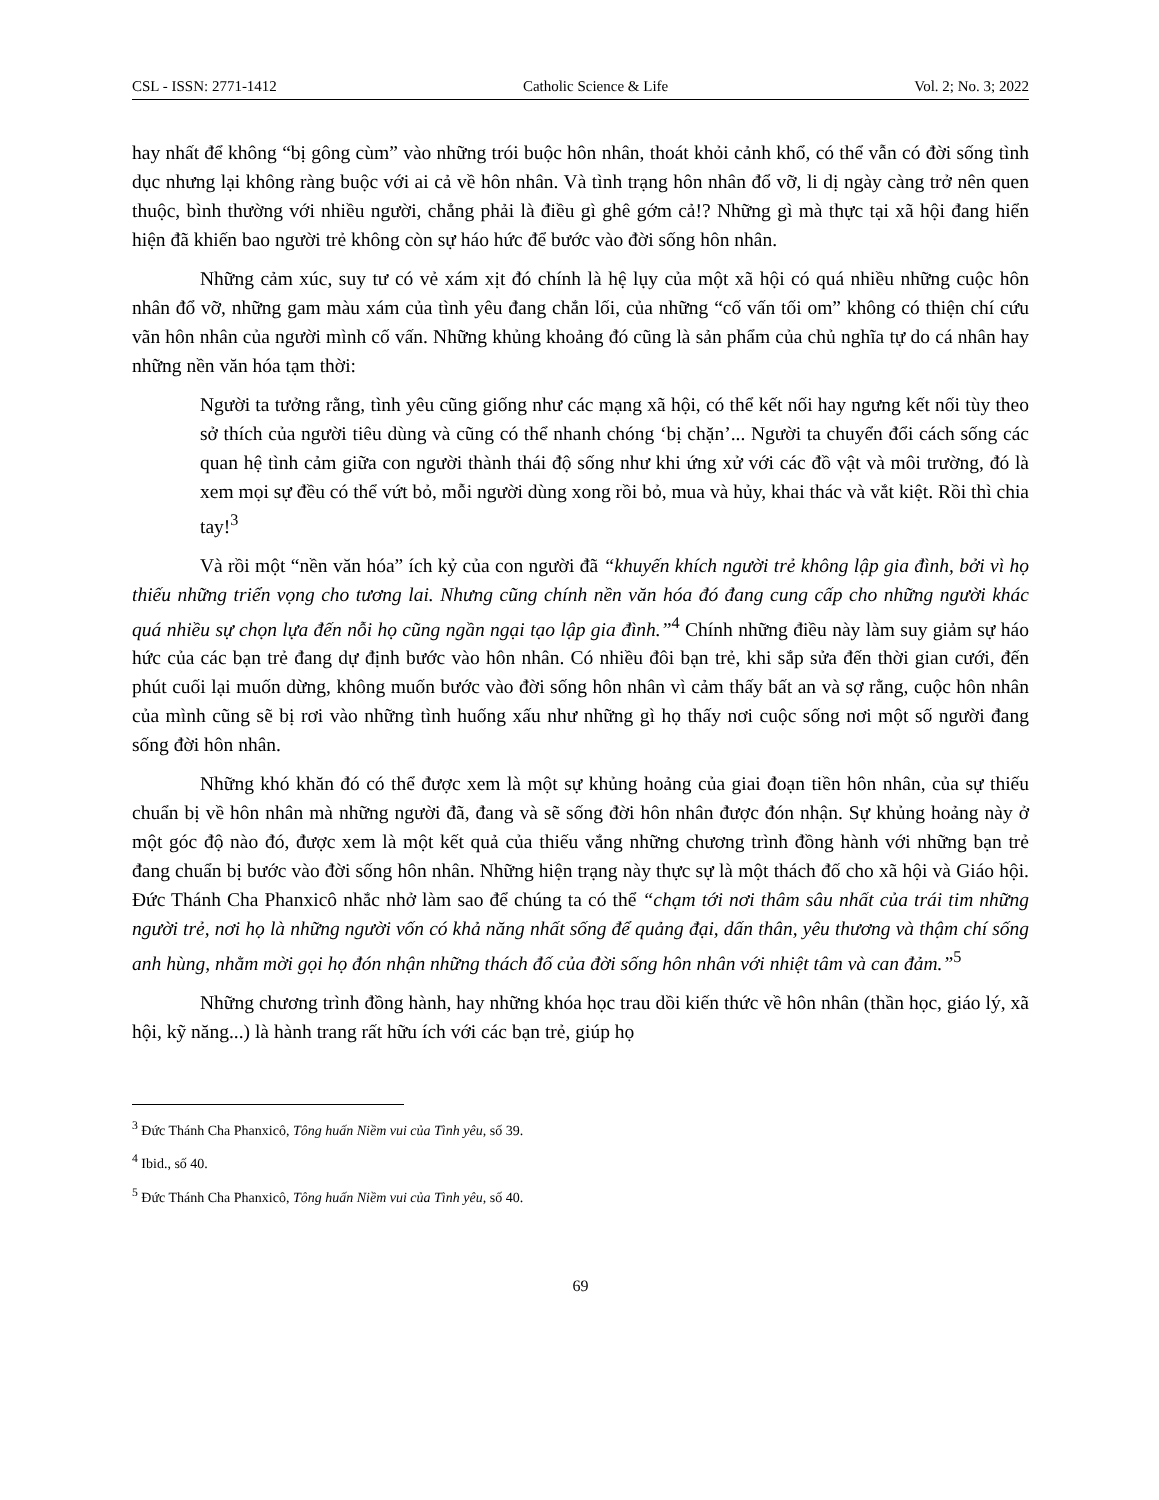CSL - ISSN: 2771-1412 Catholic Science & Life Vol. 2; No. 3; 2022
hay nhất để không “bị gông cùm” vào những trói buộc hôn nhân, thoát khỏi cảnh khổ, có thể vẫn có đời sống tình dục nhưng lại không ràng buộc với ai cả về hôn nhân. Và tình trạng hôn nhân đổ vỡ, li dị ngày càng trở nên quen thuộc, bình thường với nhiều người, chẳng phải là điều gì ghê gớm cả!? Những gì mà thực tại xã hội đang hiển hiện đã khiến bao người trẻ không còn sự háo hức để bước vào đời sống hôn nhân.
Những cảm xúc, suy tư có vẻ xám xịt đó chính là hệ lụy của một xã hội có quá nhiều những cuộc hôn nhân đổ vỡ, những gam màu xám của tình yêu đang chắn lối, của những “cố vấn tối om” không có thiện chí cứu vãn hôn nhân của người mình cố vấn. Những khủng khoảng đó cũng là sản phẩm của chủ nghĩa tự do cá nhân hay những nền văn hóa tạm thời:
Người ta tưởng rằng, tình yêu cũng giống như các mạng xã hội, có thể kết nối hay ngưng kết nối tùy theo sở thích của người tiêu dùng và cũng có thể nhanh chóng ‘bị chặn’... Người ta chuyển đổi cách sống các quan hệ tình cảm giữa con người thành thái độ sống như khi ứng xử với các đồ vật và môi trường, đó là xem mọi sự đều có thể vứt bỏ, mỗi người dùng xong rồi bỏ, mua và hủy, khai thác và vắt kiệt. Rồi thì chia tay!<sup>3</sup>
Và rồi một “nền văn hóa” ích kỷ của con người đã “khuyến khích người trẻ không lập gia đình, bởi vì họ thiếu những triển vọng cho tương lai. Nhưng cũng chính nền văn hóa đó đang cung cấp cho những người khác quá nhiều sự chọn lựa đến nỗi họ cũng ngần ngại tạo lập gia đình.”<sup>4</sup> Chính những điều này làm suy giảm sự háo hức của các bạn trẻ đang dự định bước vào hôn nhân. Có nhiều đôi bạn trẻ, khi sắp sửa đến thời gian cưới, đến phút cuối lại muốn dừng, không muốn bước vào đời sống hôn nhân vì cảm thấy bất an và sợ rằng, cuộc hôn nhân của mình cũng sẽ bị rơi vào những tình huống xấu như những gì họ thấy nơi cuộc sống nơi một số người đang sống đời hôn nhân.
Những khó khăn đó có thể được xem là một sự khủng hoảng của giai đoạn tiền hôn nhân, của sự thiếu chuẩn bị về hôn nhân mà những người đã, đang và sẽ sống đời hôn nhân được đón nhận. Sự khủng hoảng này ở một góc độ nào đó, được xem là một kết quả của thiếu vắng những chương trình đồng hành với những bạn trẻ đang chuẩn bị bước vào đời sống hôn nhân. Những hiện trạng này thực sự là một thách đố cho xã hội và Giáo hội. Đức Thánh Cha Phanxicô nhắc nhở làm sao để chúng ta có thể “chạm tới nơi thâm sâu nhất của trái tim những người trẻ, nơi họ là những người vốn có khả năng nhất sống để quảng đại, dấn thân, yêu thương và thậm chí sống anh hùng, nhằm mời gọi họ đón nhận những thách đố của đời sống hôn nhân với nhiệt tâm và can đảm.”<sup>5</sup>
Những chương trình đồng hành, hay những khóa học trau dồi kiến thức về hôn nhân (thần học, giáo lý, xã hội, kỹ năng...) là hành trang rất hữu ích với các bạn trẻ, giúp họ
<sup>3</sup> Đức Thánh Cha Phanxicô, Tông huấn Niềm vui của Tình yêu, số 39.
<sup>4</sup> Ibid., số 40.
<sup>5</sup> Đức Thánh Cha Phanxicô, Tông huấn Niềm vui của Tình yêu, số 40.
69